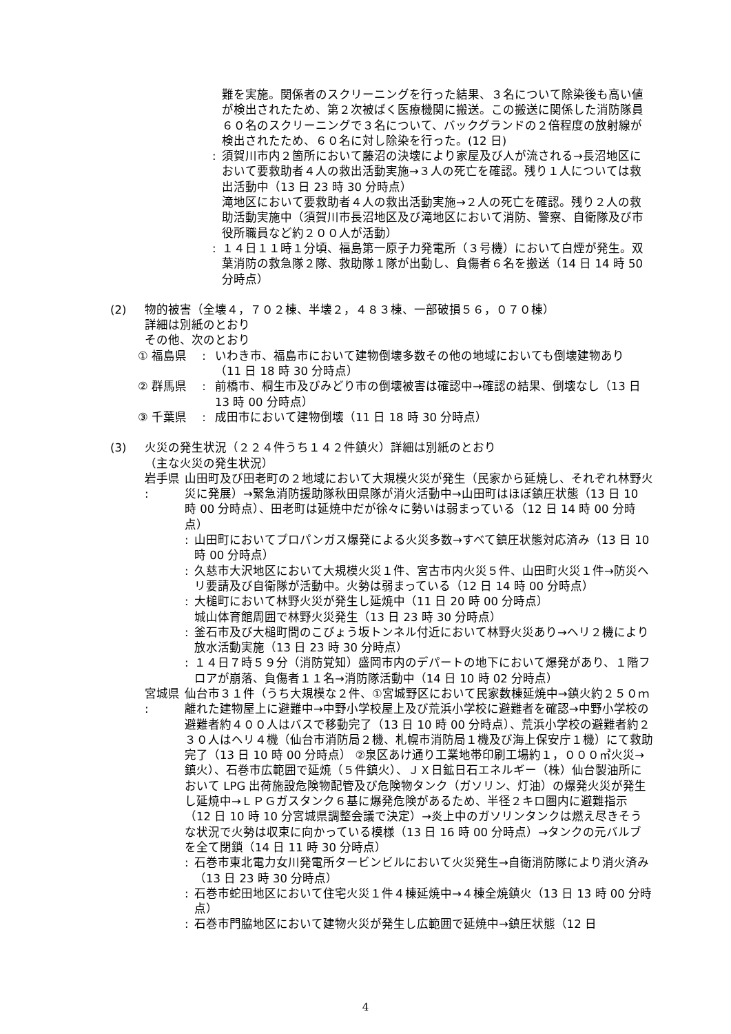難を実施。関係者のスクリーニングを行った結果、３名について除染後も高い値が検出されたため、第２次被ばく医療機関に搬送。この搬送に関係した消防隊員６０名のスクリーニングで３名について、バックグランドの２倍程度の放射線が検出されたため、６０名に対し除染を行った。(12 日)
: 須賀川市内２箇所において藤沼の決壊により家屋及び人が流される→長沼地区において要救助者４人の救出活動実施→３人の死亡を確認。残り１人については救出活動中（13 日 23 時 30 分時点）
滝地区において要救助者４人の救出活動実施→２人の死亡を確認。残り２人の救助活動実施中（須賀川市長沼地区及び滝地区において消防、警察、自衛隊及び市役所職員など約２００人が活動）
: １４日１１時１分頃、福島第一原子力発電所（３号機）において白煙が発生。双葉消防の救急隊２隊、救助隊１隊が出動し、負傷者６名を搬送（14 日 14 時 50 分時点）
(2) 物的被害（全壊４，７０２棟、半壊２，４８３棟、一部破損５６，０７０棟）
詳細は別紙のとおり
その他、次のとおり
① 福島県 　: いわき市、福島市において建物倒壊多数その他の地域においても倒壊建物あり（11 日 18 時 30 分時点）
② 群馬県 　: 前橋市、桐生市及びみどり市の倒壊被害は確認中→確認の結果、倒壊なし（13 日 13 時 00 分時点）
③ 千葉県 　: 成田市において建物倒壊（11 日 18 時 30 分時点）
(3) 火災の発生状況（２２４件うち１４２件鎮火）詳細は別紙のとおり
（主な火災の発生状況）
岩手県 :
山田町及び田老町の２地域において大規模火災が発生（民家から延焼し、それぞれ林野火災に発展）→緊急消防援助隊秋田県隊が消火活動中→山田町はほぼ鎮圧状態（13 日 10 時 00 分時点）、田老町は延焼中だが徐々に勢いは弱まっている（12 日 14 時 00 分時点）
: 山田町においてプロパンガス爆発による火災多数→すべて鎮圧状態対応済み（13 日 10 時 00 分時点）
: 久慈市大沢地区において大規模火災１件、宮古市内火災５件、山田町火災１件→防災ヘリ要請及び自衛隊が活動中。火勢は弱まっている（12 日 14 時 00 分時点）
: 大槌町において林野火災が発生し延焼中（11 日 20 時 00 分時点）
城山体育館周囲で林野火災発生（13 日 23 時 30 分時点）
: 釜石市及び大槌町間のこびょう坂トンネル付近において林野火災あり→ヘリ２機により放水活動実施（13 日 23 時 30 分時点）
: １４日７時５９分（消防覚知）盛岡市内のデパートの地下において爆発があり、１階フロアが崩落、負傷者１１名→消防隊活動中（14 日 10 時 02 分時点）
宮城県 :
仙台市３１件（うち大規模な２件、①宮城野区において民家数棟延焼中→鎮火約２５０ｍ離れた建物屋上に避難中→中野小学校屋上及び荒浜小学校に避難者を確認→中野小学校の避難者約４００人はバスで移動完了（13 日 10 時 00 分時点）、荒浜小学校の避難者約２３０人はヘリ４機（仙台市消防局２機、札幌市消防局１機及び海上保安庁１機）にて救助完了（13 日 10 時 00 分時点） ②泉区あけ通り工業地帯印刷工場約１，０００㎡火災→鎮火）、石巻市広範囲で延焼（５件鎮火）、ＪＸ日鉱日石エネルギー（株）仙台製油所において LPG 出荷施設危険物配管及び危険物タンク（ガソリン、灯油）の爆発火災が発生し延焼中→ＬＰＧガスタンク６基に爆発危険があるため、半径２キロ圏内に避難指示（12 日 10 時 10 分宮城県調整会議で決定）→炎上中のガソリンタンクは燃え尽きそうな状況で火勢は収束に向かっている模様（13 日 16 時 00 分時点）→タンクの元バルブを全て閉鎖（14 日 11 時 30 分時点）
: 石巻市東北電力女川発電所タービンビルにおいて火災発生→自衛消防隊により消火済み（13 日 23 時 30 分時点）
: 石巻市蛇田地区において住宅火災１件４棟延焼中→４棟全焼鎮火（13 日 13 時 00 分時点）
: 石巻市門脇地区において建物火災が発生し広範囲で延焼中→鎮圧状態（12 日
4